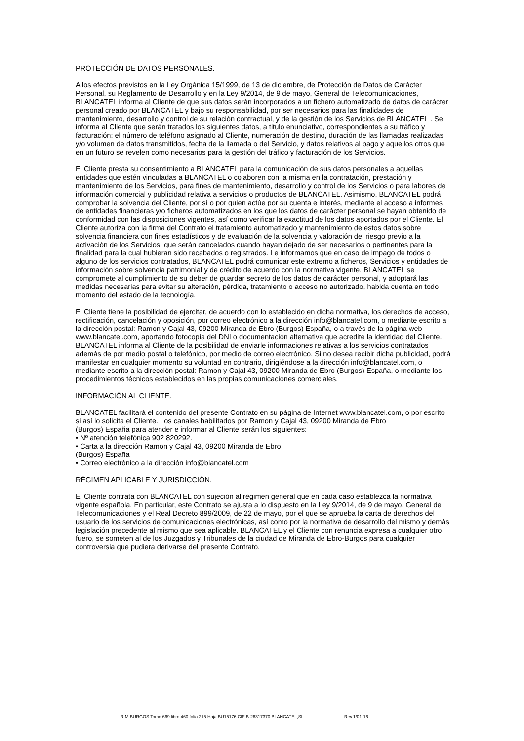PROTECCIÓN DE DATOS PERSONALES.
A los efectos previstos en la Ley Orgánica 15/1999, de 13 de diciembre, de Protección de Datos de Carácter Personal, su Reglamento de Desarrollo y en la Ley 9/2014, de 9 de mayo, General de Telecomunicaciones, BLANCATEL informa al Cliente de que sus datos serán incorporados a un fichero automatizado de datos de carácter personal creado por BLANCATEL y bajo su responsabilidad, por ser necesarios para las finalidades de mantenimiento, desarrollo y control de su relación contractual, y de la gestión de los Servicios de BLANCATEL . Se informa al Cliente que serán tratados los siguientes datos, a titulo enunciativo, correspondientes a su tráfico y facturación: el número de teléfono asignado al Cliente, numeración de destino, duración de las llamadas realizadas y/o volumen de datos transmitidos, fecha de la llamada o del Servicio, y datos relativos al pago y aquellos otros que en un futuro se revelen como necesarios para la gestión del tráfico y facturación de los Servicios.
El Cliente presta su consentimiento a BLANCATEL para la comunicación de sus datos personales a aquellas entidades que estén vinculadas a BLANCATEL o colaboren con la misma en la contratación, prestación y mantenimiento de los Servicios, para fines de mantenimiento, desarrollo y control de los Servicios o para labores de información comercial y publicidad relativa a servicios o productos de BLANCATEL. Asimismo, BLANCATEL podrá comprobar la solvencia del Cliente, por sí o por quien actúe por su cuenta e interés, mediante el acceso a informes de entidades financieras y/o ficheros automatizados en los que los datos de carácter personal se hayan obtenido de conformidad con las disposiciones vigentes, así como verificar la exactitud de los datos aportados por el Cliente. El Cliente autoriza con la firma del Contrato el tratamiento automatizado y mantenimiento de estos datos sobre solvencia financiera con fines estadísticos y de evaluación de la solvencia y valoración del riesgo previo a la activación de los Servicios, que serán cancelados cuando hayan dejado de ser necesarios o pertinentes para la finalidad para la cual hubieran sido recabados o registrados. Le informamos que en caso de impago de todos o alguno de los servicios contratados, BLANCATEL podrá comunicar este extremo a ficheros, Servicios y entidades de información sobre solvencia patrimonial y de crédito de acuerdo con la normativa vigente. BLANCATEL se compromete al cumplimiento de su deber de guardar secreto de los datos de carácter personal, y adoptará las medidas necesarias para evitar su alteración, pérdida, tratamiento o acceso no autorizado, habida cuenta en todo momento del estado de la tecnología.
El Cliente tiene la posibilidad de ejercitar, de acuerdo con lo establecido en dicha normativa, los derechos de acceso, rectificación, cancelación y oposición, por correo electrónico a la dirección info@blancatel.com, o mediante escrito a la dirección postal: Ramon y Cajal 43, 09200 Miranda de Ebro (Burgos) España, o a través de la página web www.blancatel.com, aportando fotocopia del DNI o documentación alternativa que acredite la identidad del Cliente. BLANCATEL informa al Cliente de la posibilidad de enviarle informaciones relativas a los servicios contratados además de por medio postal o telefónico, por medio de correo electrónico. Si no desea recibir dicha publicidad, podrá manifestar en cualquier momento su voluntad en contrario, dirigiéndose a la dirección info@blancatel.com, o mediante escrito a la dirección postal: Ramon y Cajal 43, 09200 Miranda de Ebro (Burgos) España, o mediante los procedimientos técnicos establecidos en las propias comunicaciones comerciales.
INFORMACIÓN AL CLIENTE.
BLANCATEL facilitará el contenido del presente Contrato en su página de Internet www.blancatel.com, o por escrito si así lo solicita el Cliente. Los canales habilitados por Ramon y Cajal 43, 09200 Miranda de Ebro
(Burgos) España para atender e informar al Cliente serán los siguientes:
• Nº atención telefónica 902 820292.
• Carta a la dirección Ramon y Cajal 43, 09200 Miranda de Ebro
(Burgos) España
• Correo electrónico a la dirección info@blancatel.com
RÉGIMEN APLICABLE Y JURISDICCIÓN.
El Cliente contrata con BLANCATEL con sujeción al régimen general que en cada caso establezca la normativa vigente española. En particular, este Contrato se ajusta a lo dispuesto en la Ley 9/2014, de 9 de mayo, General de Telecomunicaciones y el Real Decreto 899/2009, de 22 de mayo, por el que se aprueba la carta de derechos del usuario de los servicios de comunicaciones electrónicas, así como por la normativa de desarrollo del mismo y demás legislación precedente al mismo que sea aplicable. BLANCATEL y el Cliente con renuncia expresa a cualquier otro fuero, se someten al de los Juzgados y Tribunales de la ciudad de Miranda de Ebro-Burgos para cualquier controversia que pudiera derivarse del presente Contrato.
R.M.BURGOS Tomo 669 libro 460 folio 215 Hoja BU15176 CIF B-26317370 BLANCATEL,SL Rev.1/01-16